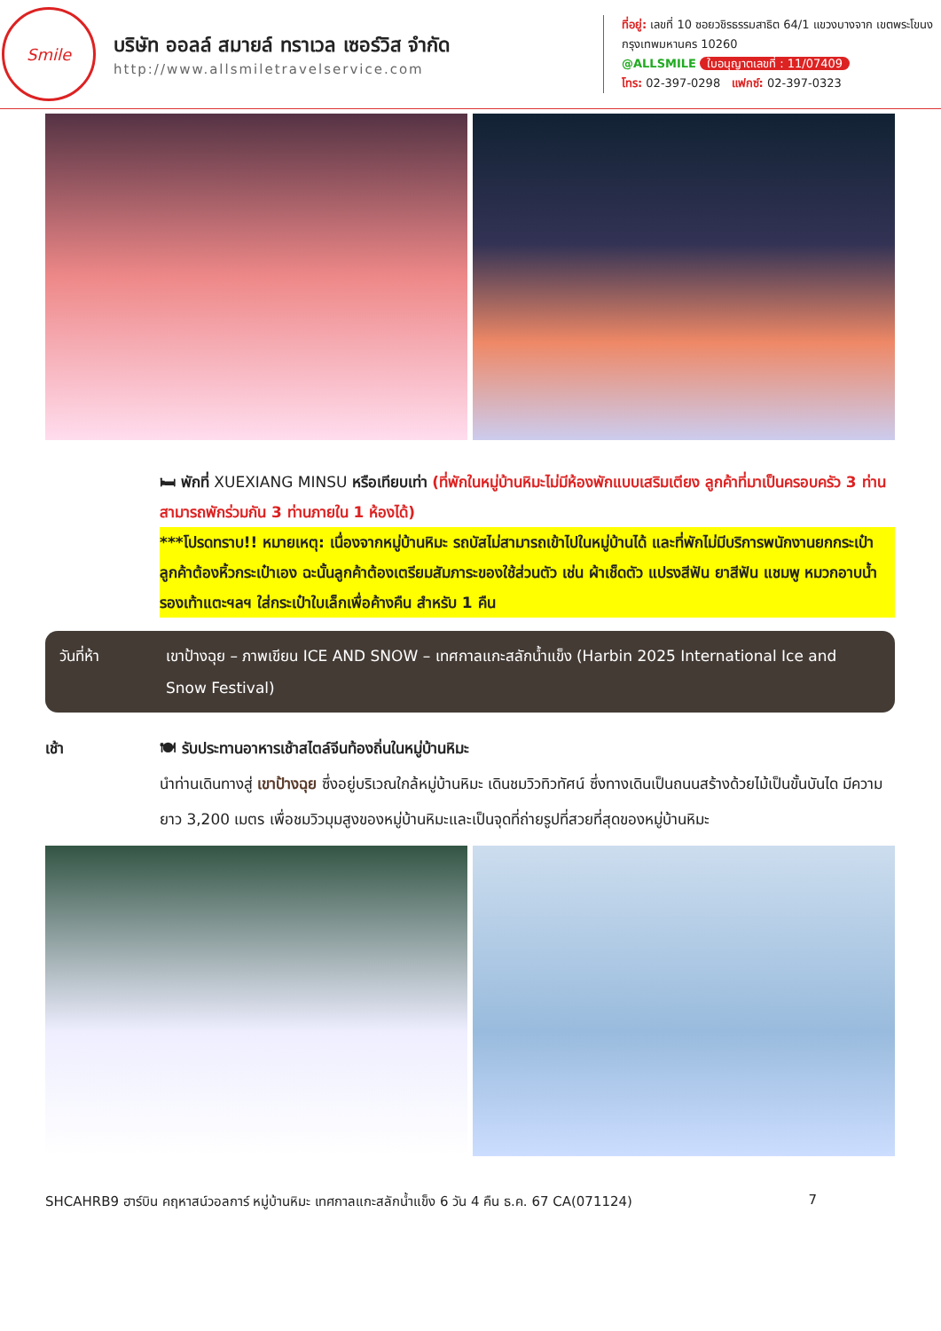Smile
บริษัท ออลล์ สมายล์ ทราเวล เซอร์วิส จำกัด
http://www.allsmiletravelservice.com
ที่อยู่: เลขที่ 10 ซอยวชิรธรรมสาธิต 64/1 แขวงบางจาก เขตพระโขนง กรุงเทพมหานคร 10260
@ALLSMILE ใบอนุญาตเลขที่ : 11/07409
โทร: 02-397-0298 แฟกซ์: 02-397-0323
🛏 พักที่ XUEXIANG MINSU หรือเทียบเท่า (ที่พักในหมู่บ้านหิมะไม่มีห้องพักแบบเสริมเตียง ลูกค้าที่มาเป็นครอบครัว 3 ท่าน สามารถพักร่วมกัน 3 ท่านภายใน 1 ห้องได้)
***โปรดทราบ!! หมายเหตุ: เนื่องจากหมู่บ้านหิมะ รถบัสไม่สามารถเข้าไปในหมู่บ้านได้ และที่พักไม่มีบริการพนักงานยกกระเป๋า ลูกค้าต้องหิ้วกระเป๋าเอง ฉะนั้นลูกค้าต้องเตรียมสัมภาระของใช้ส่วนตัว เช่น ผ้าเช็ดตัว แปรงสีฟัน ยาสีฟัน แชมพู หมวกอาบน้ำ รองเท้าแตะฯลฯ ใส่กระเป๋าใบเล็กเพื่อค้างคืน สำหรับ 1 คืน
วันที่ห้า เขาป้างฉุย – ภาพเขียน ICE AND SNOW – เทศกาลแกะสลักน้ำแข็ง (Harbin 2025 International Ice and Snow Festival)
เช้า 🍽 รับประทานอาหารเช้าสไตล์จีนท้องถิ่นในหมู่บ้านหิมะ
นำท่านเดินทางสู่ เขาป้างฉุย ซึ่งอยู่บริเวณใกล้หมู่บ้านหิมะ เดินชมวิวทิวทัศน์ ซึ่งทางเดินเป็นถนนสร้างด้วยไม้เป็นขั้นบันได มีความยาว 3,200 เมตร เพื่อชมวิวมุมสูงของหมู่บ้านหิมะและเป็นจุดที่ถ่ายรูปที่สวยที่สุดของหมู่บ้านหิมะ
SHCAHRB9 ฮาร์บิน คฤหาสน์วอลการ์ หมู่บ้านหิมะ เทศกาลแกะสลักน้ำแข็ง 6 วัน 4 คืน ธ.ค. 67 CA(071124) 7